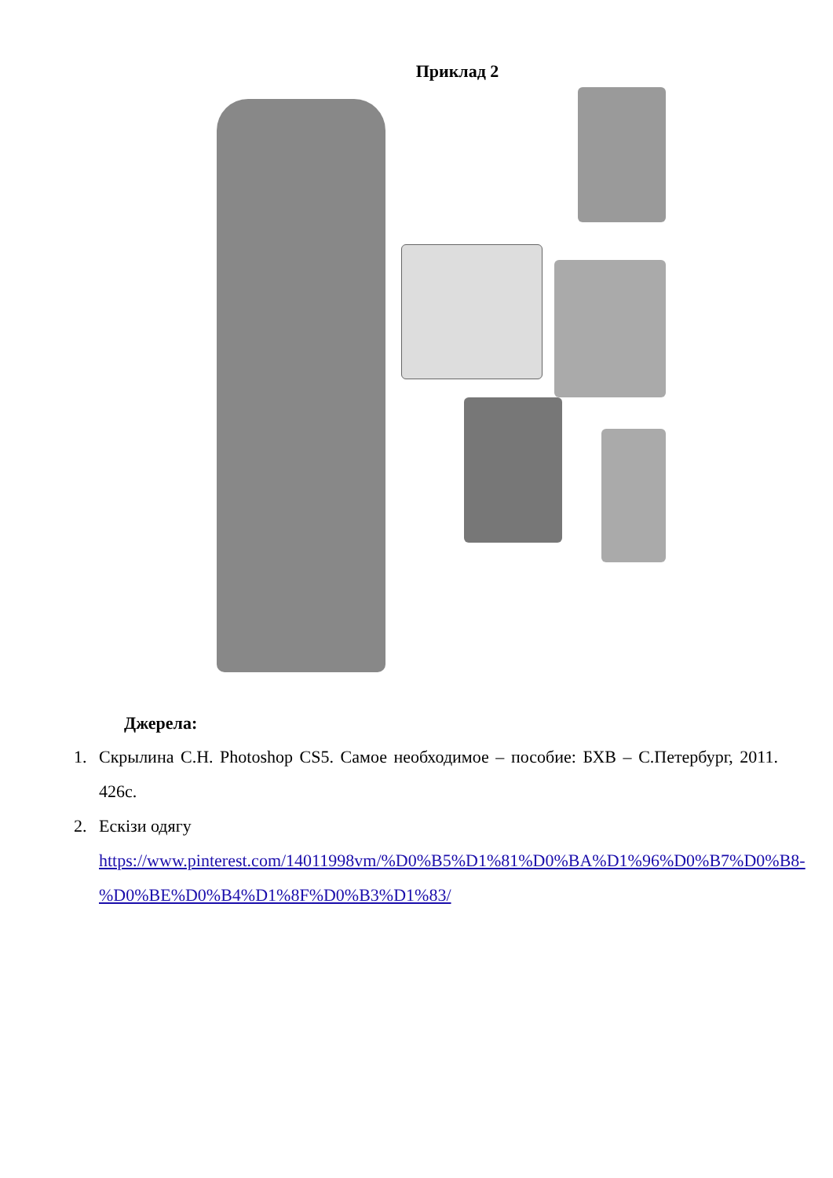Приклад 2
Джерела:
1. Скрылина С.Н. Photoshop CS5. Самое необходимое – пособие: БХВ – С.Петербург, 2011. 426с.
2. Ескізи одягу
https://www.pinterest.com/14011998vm/%D0%B5%D1%81%D0%BA%D1%96%D0%B7%D0%B8-%D0%BE%D0%B4%D1%8F%D0%B3%D1%83/